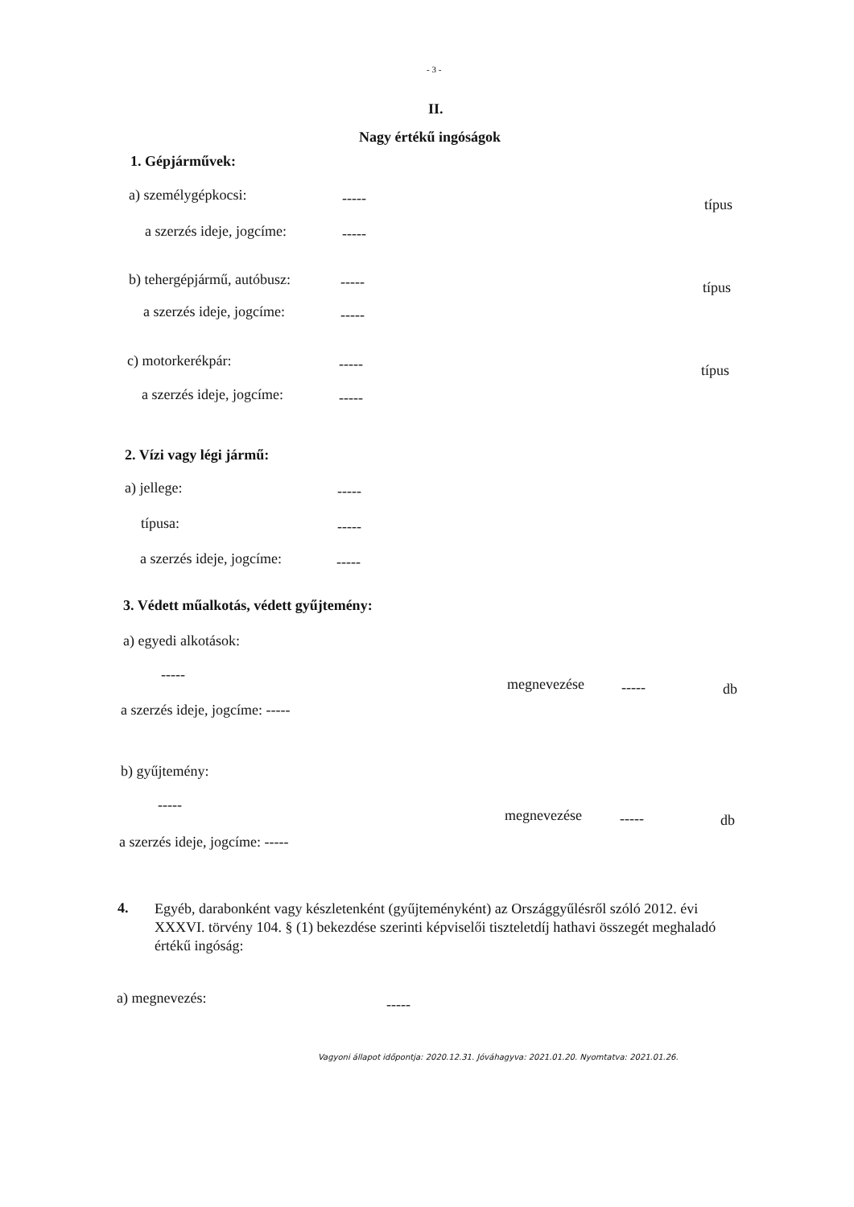- 3 -
II.
Nagy értékű ingóságok
1. Gépjárművek:
a) személygépkocsi: ----- típus
a szerzés ideje, jogcíme: -----
b) tehergépjármű, autóbusz: ----- típus
a szerzés ideje, jogcíme: -----
c) motorkerékpár: ----- típus
a szerzés ideje, jogcíme: -----
2. Vízi vagy légi jármű:
a) jellege: -----
típusa: -----
a szerzés ideje, jogcíme: -----
3. Védett műalkotás, védett gyűjtemény:
a) egyedi alkotások:
-----
megnevezése ----- db
a szerzés ideje, jogcíme: -----
b) gyűjtemény:
-----
megnevezése ----- db
a szerzés ideje, jogcíme: -----
4.
Egyéb, darabonként vagy készletenként (gyűjteményként) az Országgyűlésről szóló 2012. évi XXXVI. törvény 104. § (1) bekezdése szerinti képviselői tiszteletdíj hathavi összegét meghaladó értékű ingóság:
a) megnevezés: -----
Vagyoni állapot időpontja: 2020.12.31. Jóváhagyva: 2021.01.20. Nyomtatva: 2021.01.26.